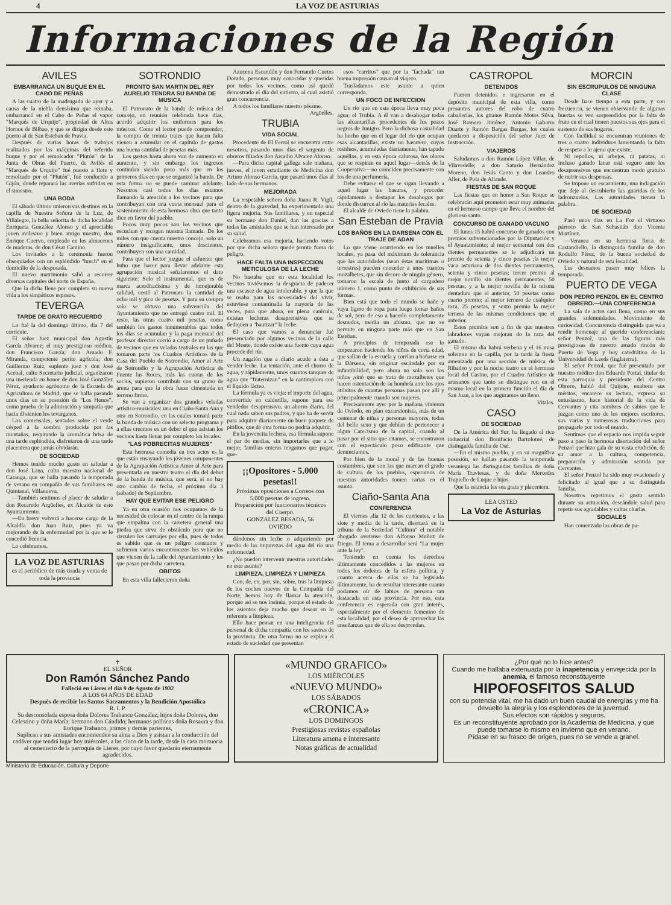4 LA VOZ DE ASTURIAS
Informaciones de la Región
AVILES
EMBARRANCA UN BUQUE EN EL CABO DE PEÑAS
A las cuatro de la madrugada de ayer y a causa de la niebla densísima que reinaba, embarrancó en el Cabo de Peñas el vapor "Marqués de Urquijo", propiedad de Altos Hornos de Bilbao, y que se dirigía desde este puerto al de San Esteban de Pravia.
Después de varias horas de trabajos realizados por las máquinas del referido buque y por el remolcador "Plutón" de la Junta de Obras del Puerto, de Avilés el "Marqués de Urquijo" fué puesto a flote y remolcado por el "Plutón", fué conducido a Gijón, donde reparará las averías sufridas en el siniestro.
UNA BODA
El sábado último unieron sus destinos en la capilla de Nuestra Señora de la Luz, de Villalegre, la bella señorita de dicha localidad Enriqueta González Alonso y el apreciable joven avilesino y buen amigo nuestro, don Enrique Cuervo, empleado en los almacenes de maderas, de don César Camino.
Los invitados a la ceremonia fueron obsequiados con un espléndido "lunch" en el domicilio de la desposada.
El nuevo matrimonio salió a recorrer diversas capitales del norte de España.
Que la dicha llene por completo su nueva vida a los simpáticos esposos.
TEVERGA
TARDE DE GRATO RECUERDO
Lo fué la del domingo último, día 7 del corriente.
El señor Juez municipal don Agustín García Alvarez; el muy prestigioso médico, don Francisco García; don Amado F. Miranda, competente perito agrícola; don Guillermo Ruiz, suplente juez y don José Acebal, culto Secretario judicial, organizaron una merienda en honor de don José González Pérez, ayudante agrónomo de la Escuela de Agricultora de Madrid, que se halla pasando unos días en su posesión de "Los Henos", como prueba de la admiración y simpatía que hacia él sienten los tevarganos.
Los comensales, sentados sobre el verde césped a la sombra producida por las montañas, respirando la aromática brisa de una tarde espléndida, disfrutaron de una tarde placentera que jamás olvidarán.
DE SOCIEDAD
Hemos tenido mucho gusto en saludar a don José Lana, culto maestro nacional de Caranga, que se halla pasando la temporada de verano en compañía de sus familiares en Quintanal, Villanueva.
—También sentimos el placer de saludar a don Recaredo Argüelles, ex Alcalde de este Ayuntamiento.
—En breve volverá a hacerse cargo de la Alcaldía don Juan Ruiz, pues ya va mejorando de la enfermedad por la que se le concedió licencia.
Lo celebramos.
LA VOZ DE ASTURIAS
es el periódico de más tirada y venta de toda la provincia
SOTRONDIO
PRONTO SAN MARTIN DEL REY AURELIO TENDRA SU BANDA DE MUSICA
El Patronato de la banda de música del concejo, en reunión celebrada hace días, acordó adquirir los uniformes para los músicos. Como el lector puede comprender, la compra de treinta trajes que hacen falta vienen a acumular en el capítulo de gastos una buena cantidad de pesetas más.
Los gastos hasta ahora van de aumento en aumento, y sin embargo los ingresos continúan siendo poco más que en los primeros días en que se organizó la banda. De esta forma no se puede caminar adelante. Nosotros casi todos los días estamos llamando la atención a los vecinos para que contribuyan con una cuota mensual para el sostenimiento de esta hermosa obra que tanto dice en favor del pueblo.
Pocos muy pocos son los vecinos que escuchan y recogen nuestra llamada. De los miles con que cuenta nuestro concejo, solo un número insignificante, unos doscientos, contribuyen con una cantidad.
Para que el lector juzgue el esfuerzo que hubo que hacer para llevar adelante esta agrupación musical señalaremos el dato siguiente: Solo el instrumental, que es de marca acreditadísima y de inmejorable calidad, costó al Patronato la cantidad de ocho mil y pico de pesetas. Y para su compra solo se obtuvo una subvención del Ayuntamiento que no entregó cuatro mil. El resto, las otras cuatro mil pesetas, como también los gastos innumerables que todos los días se acumulan y la paga mensual del profesor director corrió a cargo de un puñado de vecinos que en veladas teatrales en las que tomaron parte los Cuadros Artísticos de la Casa del Pueblo de Sotrondio, Amor al Arte de Sotrondio y la Agrupación Artística de Fuente las Roces, más las cuotas de los socios, supieron contribuir con su grano de arena para que la obra fuese cimentada en terreno firme.
Se van a organizar dos grandes veladas artístico-musicales: una en Ciaño-Santa Ana y otra en Sotrondio, en las cuales tomará parte la banda de música con un selecto programa y a ellas creemos es un deber el que asistan los vecinos hasta llenar por completo los locales.
"LAS POBRECITAS MUJERES"
Esta hermosa comedia en tres actos es la que están ensayando los jóvenes componentes de la Agrupación Artística Amor al Arte para presentarla en nuestro teatro el día del debut de la banda de música, que será, si no hay otro cambio de fecha, el próximo día 3 (sábado) de Septiembre.
HAY QUE EVITAR ESE PELIGRO
Ya en otra ocasión nos ocupamos de la necesidad de colocar en el centro de la rampa que empalma con la carretera general una piedra que sirva de obstáculo para que no circulen los carruajes por ella, pues de todos es sabido que es un peligro constante y sufrieron varios encontronazos los vehículos que vienen de la calle del Ayuntamiento y los que pasan por dicha carretera.
OBITOS
En esta villa fallecieron doña
Azucena Escandón y don Fernando Cuetos Dorado, personas muy conocidas y queridas por todos los vecinos, como así quedó demostrado el día del entierro, al cual asistió gran concurrencia.
A todos los familiares nuestro pésame.
Argüelles.
TRUBIA
VIDA SOCIAL
Procedente de El Ferrol se encuentra entre nosotros, pasando unos días el sargento de obreros filiados don Arcadio Alvarez Alonso.
—Para dicha capital gallega sale mañana, jueves, el joven estudiante de Medicina don Arturo Alonso García, que pasará unos días al lado de sus hermanos.
MEJORADA
La respetable señora doña Juana R. Vigil, dentro de la gravedad, ha experimentado una ligera mejoría. Sus familiares, y en especial su hermano don Daniel, dan las gracias a todas las amistades que se han interesado por su salud.
Celebramos esa mejoría, haciendo votos por que dicha señora quede pronto fuera de peligro.
HACE FALTA UNA INSPECCION METICULOSA DE LA LECHE
No bastaba que en esta localidad los vecinos tuviésemos la desgracia de padecer una escasez de agua intolerable, y que la que se usaba para las necesidades del vivir, estuviese contaminada la mayoría de las veces, para que ahora, en plena canícula, existan lecheras desaprensivas que se dediquen a "bautizar" la leche.
El caso que vamos a denunciar fué presenciado por algunos vecinos de la calle del Monte, donde existe una fuente cuya agua procede del río.
Un zagalón que a diario acude a ésta a vender leche. La tentación, ante el chorro de agua, y rápidamente, unos cuantos tanques de agua que "fraternizan" en la cantimplora con el líquido lácteo.
La fórmula ya es vieja: el importe del agua, convertido en calderilla, supone para ese vendedor desaprensivo, un ahorro diario, del cual nada saben sus padres, y que ha de servir para adquirir diariamente un buen paquete de pitillos, que de otra forma no podría adquirir.
En la jovencita lechera, esa fórmula supone el par de medias, sin importarles que a lo mejor, familias enteras tengamos que pagar, que-
¡¡Opositores - 5.000 pesetas!!
Próximas oposiciones a Correos con 5.000 pesetas de ingreso.
Preparación por funcionarios técnicos del Cuerpo.
GONZALEZ BESADA, 56
OVIEDO
dándonos sin leche o adquiriendo por medio de las impurezas del agua del río una enfermedad.
¿No pueden intervenir nuestras autoridades en este asunto?
LIMPIEZA, LIMPIEZA Y LIMPIEZA
Con, de, en, por, sin, sobre, tras la limpieza de los coches nuevos de la Compañía del Norte, hemos hoy de llamar la atención, porque así se nos insinúa, porque el estado de los asientos deja mucho que desear en lo referente a limpieza.
Ello hace pensar en una inteligencia del personal de dicha compañía con los sastres de la provincia. De otra forma no se explica el estado de suciedad que presentan
esos "carritos" que por la "fachada" tan buena impresión causan al viajero.
Trasladamos este asunto a quien corresponda.
UN FOCO DE INFECCION
Un río que en esta época lleva muy poca agua: el Trubia. A él van a desahogar todas las alcantarillas procedentes de los pozos negros de Junigro. Pero la dichosa casualidad ha hecho que en el lugar del río que ocupan esas alcantarillas, existe un basurero, cuyos residuos, acumuladas diariamente, han tapado aquéllas, y en esta época calurosa, los olores que se respiran en aquel lugar—detrás de la Cooperativa—no coinciden precisamente con los de una perfumería.
Debe evitarse el que se sigan llevando a aquel lugar las basuras, y proceder rápidamente a destapar los desahogos por donde discurren al río las materias fecales.
El alcalde de Oviedo tiene la palabra.
San Esteban de Pravia
LOS BAÑOS EN LA DARSENA CON EL TRAJE DE ADAN
Lo que viene ocurriendo en los muelles locales, ya pasa del máximum de tolerancia que las autoridades (sean éstas marítimas o terrestres) pueden conceder a unos cuantos mozalbetes, que sin decoro de ningún género, tomaron la escala de junto al cargadero número 1, como punto de exhibición de sus formas.
Bien está que todo el mundo se bañe y vaya ligero de ropa para luego tomar baños de sol, pero de eso a hacerlo completamente desnudos, media un abismo, que no se permite en ninguna parte más que en San Esteban.
A principios de temporada eso lo empezaron haciendo los niños de corta edad, que salían de la escuela y corrían a bañarse en la Dársena, sin originar escándalo por su infantibilidad, pero ahora no solo son los niños ,sinó que se trata de mozalbetes que hacen ostentación de su hombría ante los ojos atónitos de cuantas personas pasan por allí y principalmente cuando son mujeres.
Precisamente ayer por la mañana vinieron de Oviedo, en plan excursionista, más de un centenar de niñas y personas mayores, todas del bello sexo y que debían de pertenecer a algun Catecismo de la capital, cuando al pasar por el sitio que citamos, se encontraron con el espectáculo poco edificante que denunciamos.
Por bien de la moral y de las buenas costumbres, que son las que marcan el grado de cultura de los pueblos, esperamos de nuestras autoridades tomen cartas en el asunto.
Ciaño-Santa Ana
CONFERENCIA
El viernes ,día 12 de los corrientes, a las siete y media de la tarde, disertará en la tribuna de la Sociedad "Cultura" el notable abogado ovetense don Alfonso Muñoz de Diego. El tema a desarrollar será "La mujer ante la ley".
Teniendo en cuenta los derechos últimamente concedidos a las mujeres en todos los órdenes de la esfera política, y cuanto acerca de ellas se ha legislado últimamente, ha de resultar interesante cuanto podamos oír de labios de persona tan destacada en esta provincia. Por eso, esta conferencia es esperada con gran interés, especialmente por el elemento femenino de esta localidad, por el deseo de aprovechar las enseñanzas que de ella se desprendan.
CASTROPOL
DETENIDOS
Fueron detenidos e ingresaron en el depósito municipal de esta villa, como presuntos autores del robo de cuatro caballerías, los gitanos Ramón Motos Silva, José Romero Jiménez, Antonio Gabarro Duarte y Ramón Bargas Bargas, los cuales quedaron a disposición del señor Juez de Instrucción.
VIAJEROS
Saludamos a don Ramón López Villar, de Vilavedelle; a don Saturio Hernández Moreno, don Jesús Canto y don Leandro Aller, de Pola de Allande.
FIESTAS DE SAN ROQUE
Las fiestas que en honor a San Roque se celebrarán aquí prometen estar muy animadas en el hermoso campo que lleva el nombre del glorioso santo.
CONCURSO DE GANADO VACUNO
El lunes 15 habrá concurso de ganados con premios subvencionados por la Diputación y el Ayuntamiento; al mejor semental con dos dientes permanentes se le adjudicará un premio de setenta y cinco pesetas ;la mejor vaca asturiana de dos dientes permanentes, setenta y cinco pesetas; tercer premio al mejor novillo sin dientes permanentes, 50 pesetas; y a la mejor novilla de la misma dentadura que el anterior, 50 pesetas como cuarto premio; al mejor ternero de cualquier raza, 25 pesetas, y sexto premio la mejor ternera de las mismas condiciones que el anterior.
Estos premios son a fin de que nuestros labradores vayan mejoran do la raza del ganado.
El mismo día habrá verbena y el 16 misa solemne en la capilla, por la tarde la fiesta amenizada por una sección de música de Ribadeo y por la noche teatro en el hermoso local del Casino, por el Cuadro Artístico de artesanos que tanto se distingue ron en el mismo local en la primera función el día de San Juan, a los que auguramos un lleno.
Vitales.
CASO
DE SOCIEDAD
De la América del Sur, ha llegado el rico industrial don Bonifacio Bartolomé, de distinguida familia de Osé.
—En el mismo pueblo, y en su magnífica posesión, se hallan pasando la temporada veraniega las distinguidas familias de doña María Traviesas, y de doña Mercedes Trapiello de Luque e hijos.
Que la estancia les sea grata y placentera.
LEA USTED
La Voz de Asturias
MORCIN
SIN ESCRUPULOS DE NINGUNA CLASE
Desde hace tiempo a esta parte, y con frecuencia, se vienen observando de algunas huertas se ven sorprendidos por la falta de fruto en el cual tienen puestos sus ojos para el sustento de sus hogares.
Con facilidad se encuentran reuniones de tres o cuatro individuos lamentando la falta de respeto a lo ajeno que existe.
Ni repollos, ni arbejos, ni patatas, ni incluso ganado lanar está seguro ante los desaprensivos que encuentran modo gratuito de nutrir sus despensas.
Se impone un escarmiento, una indagación que deje al descubierto las guaridas de los ladronzuelos. Las autoridades tienen la palabra.
DE SOCIEDAD
Pasó unos días en La Foz el virtuoso párroco de San Sebastián don Vicente Martínez.
—Veranea en su hermosa finca de Castandiello, la distinguida familia de don Rodulfo Pérez, de la buena sociedad de Oviedo y natural de esta localidad.
Les deseamos pasen muy felices la temporada.
PUERTO DE VEGA
DON PEDRO PENZOL EN EL CENTRO OBRERO.—UNA CONFERENCIA
La sala de actos casi llena, como en sus grandes solemnidades. Movimiento de curiosidad. Concurrencia distinguida que va a rendir homenaje al querido conferenciante señor Penzol, una de las figuras más prestigiosas de nuestro amado rincón de Puerto de Vega y hoy catedrático de la Universidad de Leeds (Inglaterra).
El señor Penzol, que fué presentado por nuestro médico don Eduardo Portal, titular de esta parroquia y presidente del Centro Obrero, habló del Quijote, enaltece sus méritos, encarece su lectura, expresa su entusiasmo, hace historial de la vida de Cervantes y cita nombres de sabios que le juzgan como uno de los mejores escritores, sus varias y numerosas traducciones para propagarle por todo el mundo.
Sentimos que el espacio nos impida seguir paso a paso la hermosa disertación del señor Penzol que hizo gala de su vasta erudición, de su amor a la cultura, competencia, preparación y admiración sentida por Cervantes.
El señor Penzol ha sido muy ovacionado y felicitado al igual que a su distinguida familia.
Nosotros repetimos el gusto sentido durante su actuación, deseándole salud para repetir sus agradables y cultas charlas.
SOCIALES
Han comenzado las obras de pa-
✝
EL SEÑOR
Don Ramón Sánchez Pando
Falleció en Lieres el día 9 de Agosto de 1932
A LOS 64 AÑOS DE EDAD
Después de recibir los Santos Sacramentos y la Bendición Apostólica
R. I. P.
Su desconsolada esposa doña Dolores Trabanco González; hijos doña Dolores, don Celestino y doña María; hermano don Cándido; hermanos políticos doña Rosaura y don Enrique Trabanco, primos y demás parientes,
Suplican a sus amistades encomienden su alma a Dios y asistan a la conducción del cadáver que tendrá lugar hoy miércoles, a las cinco de la tarde, desde la casa mortuoria al cementerio de la parroquia de Lieres, por cuyo favor quedarán eternamente agradecidos.
«MUNDO GRAFICO»
LOS MIÉRCOLES
«NUEVO MUNDO»
LOS SÁBADOS
«CRONICA»
LOS DOMINGOS
Prestigiosas revistas españolas
Literatura amena e interesante
Notas gráficas de actualidad
¿Por qué no lo hice antes?
Cuando me hallaba extenuada por la inapetencia y envejecida por la anemia, el famoso reconstituyente
HIPOFOSFITOS SALUD
con su potencia vital, me ha dado un buen caudal de energías y me ha devuelto la alegría y los esplendores de la juventud.
Sus efectos son rápidos y seguros.
Es un reconstituyente aprobado por la Academia de Medicina, y que puede tomarse lo mismo en invierno que en verano.
Pídase en su frasco de origen, pues no se vende a granel.
Ministerio de Educación, Cultura y Deporte